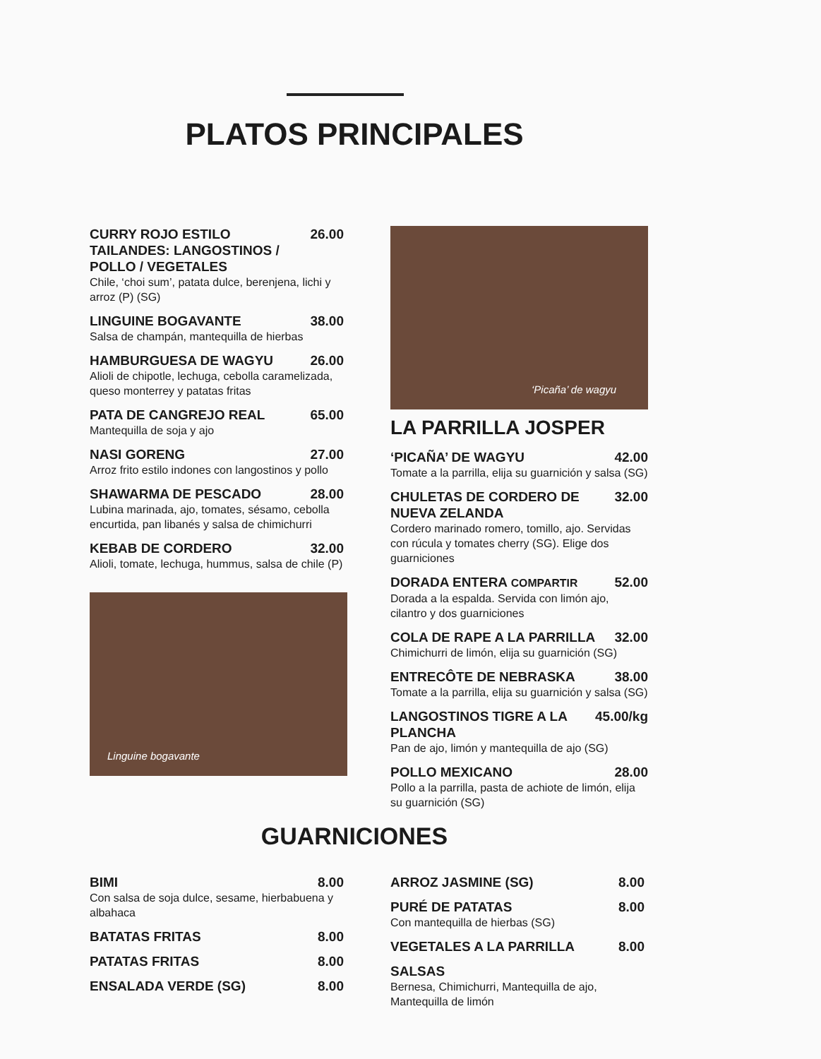PLATOS PRINCIPALES
CURRY ROJO ESTILO TAILANDES: LANGOSTINOS / POLLO / VEGETALES 26.00
Chile, ‘choi sum’, patata dulce, berenjena, lichi y arroz (P) (SG)
LINGUINE BOGAVANTE 38.00
Salsa de champán, mantequilla de hierbas
HAMBURGUESA DE WAGYU 26.00
Alioli de chipotle, lechuga, cebolla caramelizada, queso monterrey y patatas fritas
PATA DE CANGREJO REAL 65.00
Mantequilla de soja y ajo
NASI GORENG 27.00
Arroz frito estilo indones con langostinos y pollo
SHAWARMA DE PESCADO 28.00
Lubina marinada, ajo, tomates, sésamo, cebolla encurtida, pan libanés y salsa de chimichurri
KEBAB DE CORDERO 32.00
Alioli, tomate, lechuga, hummus, salsa de chile (P)
Linguine bogavante
‘Picaña’ de wagyu
LA PARRILLA JOSPER
‘PICAÑA’ DE WAGYU 42.00
Tomate a la parrilla, elija su guarnición y salsa (SG)
CHULETAS DE CORDERO DE NUEVA ZELANDA 32.00
Cordero marinado romero, tomillo, ajo. Servidas con rúcula y tomates cherry (SG). Elige dos guarniciones
DORADA ENTERA COMPARTIR 52.00
Dorada a la espalda. Servida con limón ajo, cilantro y dos guarniciones
COLA DE RAPE A LA PARRILLA 32.00
Chimichurri de limón, elija su guarnición (SG)
ENTRECÔTE DE NEBRASKA 38.00
Tomate a la parrilla, elija su guarnición y salsa (SG)
LANGOSTINOS TIGRE A LA PLANCHA 45.00/kg
Pan de ajo, limón y mantequilla de ajo (SG)
POLLO MEXICANO 28.00
Pollo a la parrilla, pasta de achiote de limón, elija su guarnición (SG)
GUARNICIONES
BIMI 8.00
Con salsa de soja dulce, sesame, hierbabuena y albahaca
BATATAS FRITAS 8.00
PATATAS FRITAS 8.00
ENSALADA VERDE (SG) 8.00
ARROZ JASMINE (SG) 8.00
PURÉ DE PATATAS 8.00
Con mantequilla de hierbas (SG)
VEGETALES A LA PARRILLA 8.00
SALSAS
Bernesa, Chimichurri, Mantequilla de ajo, Mantequilla de limón